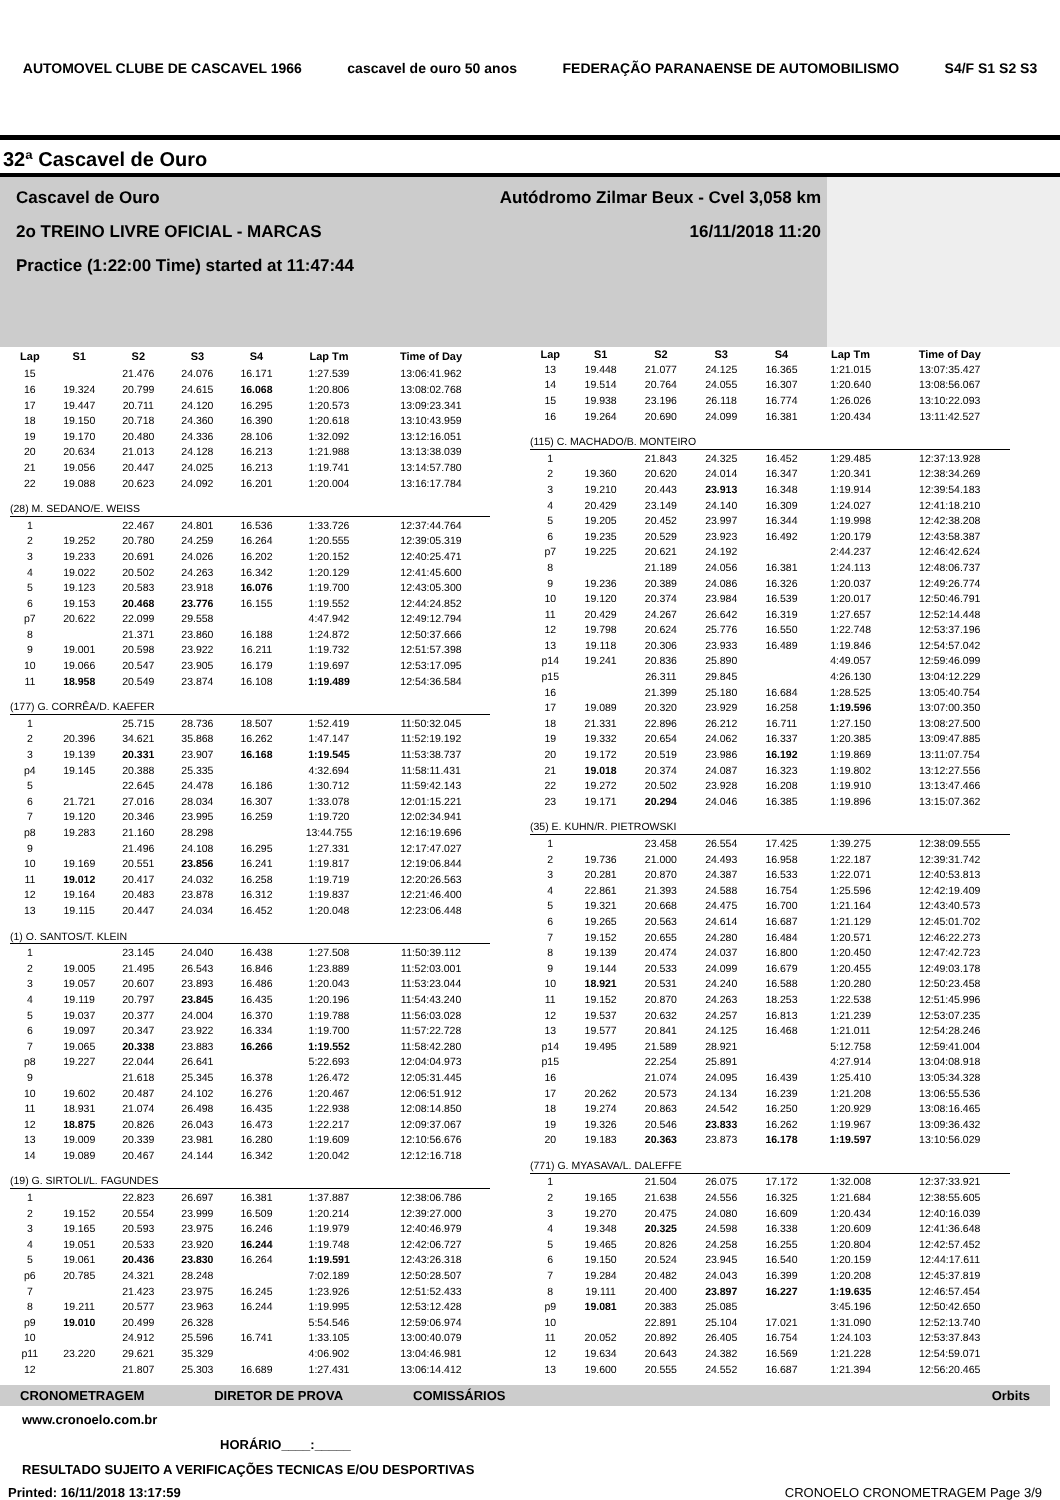AUTOMOVEL CLUBE DE CASCAVEL 1966 cascavel de ouro 50 anos FEDERAÇÃO PARANAENSE DE AUTOMOBILISMO S4/F S1 S2 S3
32ª Cascavel de Ouro
Cascavel de Ouro Autódromo Zilmar Beux - Cvel 3,058 km
2o TREINO LIVRE OFICIAL - MARCAS 16/11/2018 11:20
Practice (1:22:00 Time) started at 11:47:44
| Lap | S1 | S2 | S3 | S4 | Lap Tm | Time of Day |
| --- | --- | --- | --- | --- | --- | --- |
| 15 | | 21.476 | 24.076 | 16.171 | 1:27.539 | 13:06:41.962 |
| 16 | 19.324 | 20.799 | 24.615 | 16.068 | 1:20.806 | 13:08:02.768 |
| 17 | 19.447 | 20.711 | 24.120 | 16.295 | 1:20.573 | 13:09:23.341 |
| 18 | 19.150 | 20.718 | 24.360 | 16.390 | 1:20.618 | 13:10:43.959 |
| 19 | 19.170 | 20.480 | 24.336 | 28.106 | 1:32.092 | 13:12:16.051 |
| 20 | 20.634 | 21.013 | 24.128 | 16.213 | 1:21.988 | 13:13:38.039 |
| 21 | 19.056 | 20.447 | 24.025 | 16.213 | 1:19.741 | 13:14:57.780 |
| 22 | 19.088 | 20.623 | 24.092 | 16.201 | 1:20.004 | 13:16:17.784 |
| (28) M. SEDANO/E. WEISS | | | | | | |
| 1 | | 22.467 | 24.801 | 16.536 | 1:33.726 | 12:37:44.764 |
| 2 | 19.252 | 20.780 | 24.259 | 16.264 | 1:20.555 | 12:39:05.319 |
| 3 | 19.233 | 20.691 | 24.026 | 16.202 | 1:20.152 | 12:40:25.471 |
| 4 | 19.022 | 20.502 | 24.263 | 16.342 | 1:20.129 | 12:41:45.600 |
| 5 | 19.123 | 20.583 | 23.918 | 16.076 | 1:19.700 | 12:43:05.300 |
| 6 | 19.153 | 20.468 | 23.776 | 16.155 | 1:19.552 | 12:44:24.852 |
| p7 | 20.622 | 22.099 | 29.558 | | 4:47.942 | 12:49:12.794 |
| 8 | | 21.371 | 23.860 | 16.188 | 1:24.872 | 12:50:37.666 |
| 9 | 19.001 | 20.598 | 23.922 | 16.211 | 1:19.732 | 12:51:57.398 |
| 10 | 19.066 | 20.547 | 23.905 | 16.179 | 1:19.697 | 12:53:17.095 |
| 11 | 18.958 | 20.549 | 23.874 | 16.108 | 1:19.489 | 12:54:36.584 |
| (177) G. CORRÊA/D. KAEFER | | | | | | |
| 1 | | 25.715 | 28.736 | 18.507 | 1:52.419 | 11:50:32.045 |
| 2 | 20.396 | 34.621 | 35.868 | 16.262 | 1:47.147 | 11:52:19.192 |
| 3 | 19.139 | 20.331 | 23.907 | 16.168 | 1:19.545 | 11:53:38.737 |
| p4 | 19.145 | 20.388 | 25.335 | | 4:32.694 | 11:58:11.431 |
| 5 | | 22.645 | 24.478 | 16.186 | 1:30.712 | 11:59:42.143 |
| 6 | 21.721 | 27.016 | 28.034 | 16.307 | 1:33.078 | 12:01:15.221 |
| 7 | 19.120 | 20.346 | 23.995 | 16.259 | 1:19.720 | 12:02:34.941 |
| p8 | 19.283 | 21.160 | 28.298 | | 13:44.755 | 12:16:19.696 |
| 9 | | 21.496 | 24.108 | 16.295 | 1:27.331 | 12:17:47.027 |
| 10 | 19.169 | 20.551 | 23.856 | 16.241 | 1:19.817 | 12:19:06.844 |
| 11 | 19.012 | 20.417 | 24.032 | 16.258 | 1:19.719 | 12:20:26.563 |
| 12 | 19.164 | 20.483 | 23.878 | 16.312 | 1:19.837 | 12:21:46.400 |
| 13 | 19.115 | 20.447 | 24.034 | 16.452 | 1:20.048 | 12:23:06.448 |
| (1) O. SANTOS/T. KLEIN | | | | | | |
| 1 | | 23.145 | 24.040 | 16.438 | 1:27.508 | 11:50:39.112 |
| 2 | 19.005 | 21.495 | 26.543 | 16.846 | 1:23.889 | 11:52:03.001 |
| 3 | 19.057 | 20.607 | 23.893 | 16.486 | 1:20.043 | 11:53:23.044 |
| 4 | 19.119 | 20.797 | 23.845 | 16.435 | 1:20.196 | 11:54:43.240 |
| 5 | 19.037 | 20.377 | 24.004 | 16.370 | 1:19.788 | 11:56:03.028 |
| 6 | 19.097 | 20.347 | 23.922 | 16.334 | 1:19.700 | 11:57:22.728 |
| 7 | 19.065 | 20.338 | 23.883 | 16.266 | 1:19.552 | 11:58:42.280 |
| p8 | 19.227 | 22.044 | 26.641 | | 5:22.693 | 12:04:04.973 |
| 9 | | 21.618 | 25.345 | 16.378 | 1:26.472 | 12:05:31.445 |
| 10 | 19.602 | 20.487 | 24.102 | 16.276 | 1:20.467 | 12:06:51.912 |
| 11 | 18.931 | 21.074 | 26.498 | 16.435 | 1:22.938 | 12:08:14.850 |
| 12 | 18.875 | 20.826 | 26.043 | 16.473 | 1:22.217 | 12:09:37.067 |
| 13 | 19.009 | 20.339 | 23.981 | 16.280 | 1:19.609 | 12:10:56.676 |
| 14 | 19.089 | 20.467 | 24.144 | 16.342 | 1:20.042 | 12:12:16.718 |
| (19) G. SIRTOLI/L. FAGUNDES | | | | | | |
| 1 | | 22.823 | 26.697 | 16.381 | 1:37.887 | 12:38:06.786 |
| 2 | 19.152 | 20.554 | 23.999 | 16.509 | 1:20.214 | 12:39:27.000 |
| 3 | 19.165 | 20.593 | 23.975 | 16.246 | 1:19.979 | 12:40:46.979 |
| 4 | 19.051 | 20.533 | 23.920 | 16.244 | 1:19.748 | 12:42:06.727 |
| 5 | 19.061 | 20.436 | 23.830 | 16.264 | 1:19.591 | 12:43:26.318 |
| p6 | 20.785 | 24.321 | 28.248 | | 7:02.189 | 12:50:28.507 |
| 7 | | 21.423 | 23.975 | 16.245 | 1:23.926 | 12:51:52.433 |
| 8 | 19.211 | 20.577 | 23.963 | 16.244 | 1:19.995 | 12:53:12.428 |
| p9 | 19.010 | 20.499 | 26.328 | | 5:54.546 | 12:59:06.974 |
| 10 | | 24.912 | 25.596 | 16.741 | 1:33.105 | 13:00:40.079 |
| p11 | 23.220 | 29.621 | 35.329 | | 4:06.902 | 13:04:46.981 |
| 12 | | 21.807 | 25.303 | 16.689 | 1:27.431 | 13:06:14.412 |
| Lap | S1 | S2 | S3 | S4 | Lap Tm | Time of Day |
| --- | --- | --- | --- | --- | --- | --- |
| 13 | 19.448 | 21.077 | 24.125 | 16.365 | 1:21.015 | 13:07:35.427 |
| 14 | 19.514 | 20.764 | 24.055 | 16.307 | 1:20.640 | 13:08:56.067 |
| 15 | 19.938 | 23.196 | 26.118 | 16.774 | 1:26.026 | 13:10:22.093 |
| 16 | 19.264 | 20.690 | 24.099 | 16.381 | 1:20.434 | 13:11:42.527 |
| (115) C. MACHADO/B. MONTEIRO | | | | | | |
| 1 | | 21.843 | 24.325 | 16.452 | 1:29.485 | 12:37:13.928 |
| 2 | 19.360 | 20.620 | 24.014 | 16.347 | 1:20.341 | 12:38:34.269 |
| 3 | 19.210 | 20.443 | 23.913 | 16.348 | 1:19.914 | 12:39:54.183 |
| 4 | 20.429 | 23.149 | 24.140 | 16.309 | 1:24.027 | 12:41:18.210 |
| 5 | 19.205 | 20.452 | 23.997 | 16.344 | 1:19.998 | 12:42:38.208 |
| 6 | 19.235 | 20.529 | 23.923 | 16.492 | 1:20.179 | 12:43:58.387 |
| p7 | 19.225 | 20.621 | 24.192 | | 2:44.237 | 12:46:42.624 |
| 8 | | 21.189 | 24.056 | 16.381 | 1:24.113 | 12:48:06.737 |
| 9 | 19.236 | 20.389 | 24.086 | 16.326 | 1:20.037 | 12:49:26.774 |
| 10 | 19.120 | 20.374 | 23.984 | 16.539 | 1:20.017 | 12:50:46.791 |
| 11 | 20.429 | 24.267 | 26.642 | 16.319 | 1:27.657 | 12:52:14.448 |
| 12 | 19.798 | 20.624 | 25.776 | 16.550 | 1:22.748 | 12:53:37.196 |
| 13 | 19.118 | 20.306 | 23.933 | 16.489 | 1:19.846 | 12:54:57.042 |
| p14 | 19.241 | 20.836 | 25.890 | | 4:49.057 | 12:59:46.099 |
| p15 | | 26.311 | 29.845 | | 4:26.130 | 13:04:12.229 |
| 16 | | 21.399 | 25.180 | 16.684 | 1:28.525 | 13:05:40.754 |
| 17 | 19.089 | 20.320 | 23.929 | 16.258 | 1:19.596 | 13:07:00.350 |
| 18 | 21.331 | 22.896 | 26.212 | 16.711 | 1:27.150 | 13:08:27.500 |
| 19 | 19.332 | 20.654 | 24.062 | 16.337 | 1:20.385 | 13:09:47.885 |
| 20 | 19.172 | 20.519 | 23.986 | 16.192 | 1:19.869 | 13:11:07.754 |
| 21 | 19.018 | 20.374 | 24.087 | 16.323 | 1:19.802 | 13:12:27.556 |
| 22 | 19.272 | 20.502 | 23.928 | 16.208 | 1:19.910 | 13:13:47.466 |
| 23 | 19.171 | 20.294 | 24.046 | 16.385 | 1:19.896 | 13:15:07.362 |
| (35) E. KUHN/R. PIETROWSKI | | | | | | |
| 1 | | 23.458 | 26.554 | 17.425 | 1:39.275 | 12:38:09.555 |
| 2 | 19.736 | 21.000 | 24.493 | 16.958 | 1:22.187 | 12:39:31.742 |
| 3 | 20.281 | 20.870 | 24.387 | 16.533 | 1:22.071 | 12:40:53.813 |
| 4 | 22.861 | 21.393 | 24.588 | 16.754 | 1:25.596 | 12:42:19.409 |
| 5 | 19.321 | 20.668 | 24.475 | 16.700 | 1:21.164 | 12:43:40.573 |
| 6 | 19.265 | 20.563 | 24.614 | 16.687 | 1:21.129 | 12:45:01.702 |
| 7 | 19.152 | 20.655 | 24.280 | 16.484 | 1:20.571 | 12:46:22.273 |
| 8 | 19.139 | 20.474 | 24.037 | 16.800 | 1:20.450 | 12:47:42.723 |
| 9 | 19.144 | 20.533 | 24.099 | 16.679 | 1:20.455 | 12:49:03.178 |
| 10 | 18.921 | 20.531 | 24.240 | 16.588 | 1:20.280 | 12:50:23.458 |
| 11 | 19.152 | 20.870 | 24.263 | 18.253 | 1:22.538 | 12:51:45.996 |
| 12 | 19.537 | 20.632 | 24.257 | 16.813 | 1:21.239 | 12:53:07.235 |
| 13 | 19.577 | 20.841 | 24.125 | 16.468 | 1:21.011 | 12:54:28.246 |
| p14 | 19.495 | 21.589 | 28.921 | | 5:12.758 | 12:59:41.004 |
| p15 | | 22.254 | 25.891 | | 4:27.914 | 13:04:08.918 |
| 16 | | 21.074 | 24.095 | 16.439 | 1:25.410 | 13:05:34.328 |
| 17 | 20.262 | 20.573 | 24.134 | 16.239 | 1:21.208 | 13:06:55.536 |
| 18 | 19.274 | 20.863 | 24.542 | 16.250 | 1:20.929 | 13:08:16.465 |
| 19 | 19.326 | 20.546 | 23.833 | 16.262 | 1:19.967 | 13:09:36.432 |
| 20 | 19.183 | 20.363 | 23.873 | 16.178 | 1:19.597 | 13:10:56.029 |
| (771) G. MYASAVA/L. DALEFFE | | | | | | |
| 1 | | 21.504 | 26.075 | 17.172 | 1:32.008 | 12:37:33.921 |
| 2 | 19.165 | 21.638 | 24.556 | 16.325 | 1:21.684 | 12:38:55.605 |
| 3 | 19.270 | 20.475 | 24.080 | 16.609 | 1:20.434 | 12:40:16.039 |
| 4 | 19.348 | 20.325 | 24.598 | 16.338 | 1:20.609 | 12:41:36.648 |
| 5 | 19.465 | 20.826 | 24.258 | 16.255 | 1:20.804 | 12:42:57.452 |
| 6 | 19.150 | 20.524 | 23.945 | 16.540 | 1:20.159 | 12:44:17.611 |
| 7 | 19.284 | 20.482 | 24.043 | 16.399 | 1:20.208 | 12:45:37.819 |
| 8 | 19.111 | 20.400 | 23.897 | 16.227 | 1:19.635 | 12:46:57.454 |
| p9 | 19.081 | 20.383 | 25.085 | | 3:45.196 | 12:50:42.650 |
| 10 | | 22.891 | 25.104 | 17.021 | 1:31.090 | 12:52:13.740 |
| 11 | 20.052 | 20.892 | 26.405 | 16.754 | 1:24.103 | 12:53:37.843 |
| 12 | 19.634 | 20.643 | 24.382 | 16.569 | 1:21.228 | 12:54:59.071 |
| 13 | 19.600 | 20.555 | 24.552 | 16.687 | 1:21.394 | 12:56:20.465 |
CRONOMETRAGEM DIRETOR DE PROVA COMISSÁRIOS Orbits
www.cronoelo.com.br
HORÁRIO____:_____
RESULTADO SUJEITO A VERIFICAÇÕES TECNICAS E/OU DESPORTIVAS
Printed: 16/11/2018 13:17:59 CRONOELO CRONOMETRAGEM Page 3/9